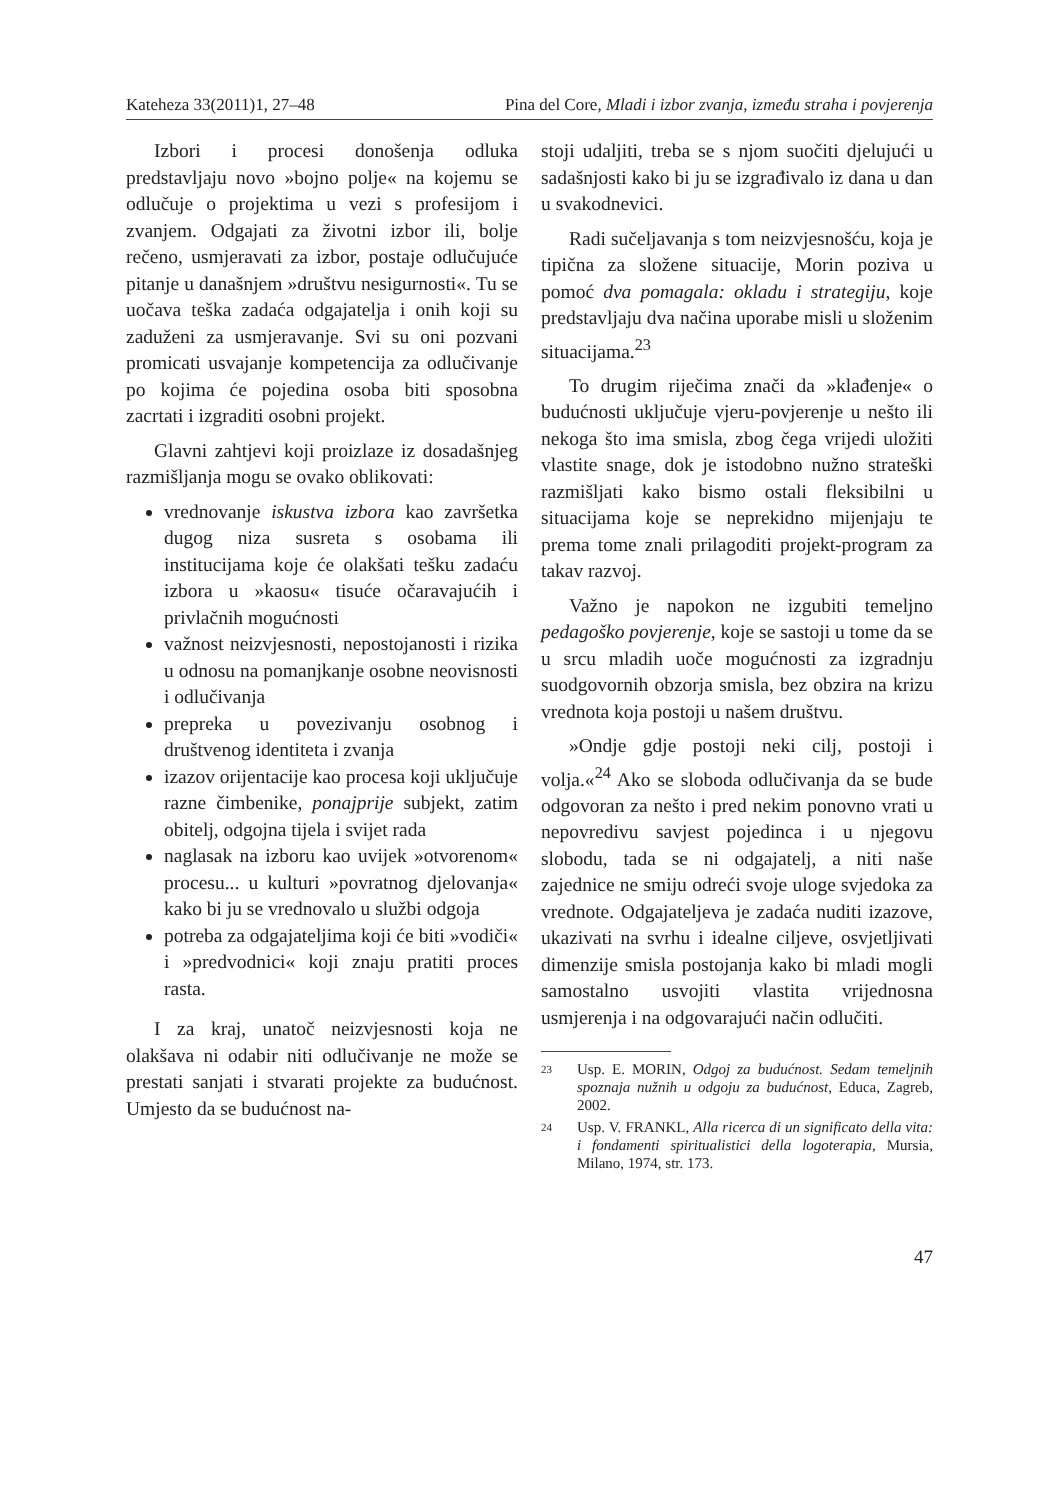Kateheza 33(2011)1, 27–48 Pina del Core, Mladi i izbor zvanja, između straha i povjerenja
Izbori i procesi donošenja odluka predstavljaju novo »bojno polje« na kojemu se odlučuje o projektima u vezi s profesijom i zvanjem. Odgajati za životni izbor ili, bolje rečeno, usmjeravati za izbor, postaje odlučujuće pitanje u današnjem »društvu nesigurnosti«. Tu se uočava teška zadaća odgajatelja i onih koji su zaduženi za usmjeravanje. Svi su oni pozvani promicati usvajanje kompetencija za odlučivanje po kojima će pojedina osoba biti sposobna zacrtati i izgraditi osobni projekt.
Glavni zahtjevi koji proizlaze iz dosadašnjeg razmišljanja mogu se ovako oblikovati:
vrednovanje iskustva izbora kao završetka dugog niza susreta s osobama ili institucijama koje će olakšati tešku zadaću izbora u »kaosu« tisuće očaravajućih i privlačnih mogućnosti
važnost neizvjesnosti, nepostojanosti i rizika u odnosu na pomanjkanje osobne neovisnosti i odlučivanja
prepreka u povezivanju osobnog i društvenog identiteta i zvanja
izazov orijentacije kao procesa koji uključuje razne čimbenike, ponajprije subjekt, zatim obitelj, odgojna tijela i svijet rada
naglasak na izboru kao uvijek »otvorenom« procesu... u kulturi »povratnog djelovanja« kako bi ju se vrednovalo u službi odgoja
potreba za odgajateljima koji će biti »vodiči« i »predvodnici« koji znaju pratiti proces rasta.
I za kraj, unatoč neizvjesnosti koja ne olakšava ni odabir niti odlučivanje ne može se prestati sanjati i stvarati projekte za budućnost. Umjesto da se budućnost na-
stoji udaljiti, treba se s njom suočiti djelujući u sadašnjosti kako bi ju se izgrađivalo iz dana u dan u svakodnevici.
Radi sučeljavanja s tom neizvjesnošću, koja je tipična za složene situacije, Morin poziva u pomoć dva pomagala: okladu i strategiju, koje predstavljaju dva načina uporabe misli u složenim situacijama.<sup>23</sup>
To drugim riječima znači da »klađenje« o budućnosti uključuje vjeru-povjerenje u nešto ili nekoga što ima smisla, zbog čega vrijedi uložiti vlastite snage, dok je istodobno nužno strateški razmišljati kako bismo ostali fleksibilni u situacijama koje se neprekidno mijenjaju te prema tome znali prilagoditi projekt-program za takav razvoj.
Važno je napokon ne izgubiti temeljno pedagoško povjerenje, koje se sastoji u tome da se u srcu mladih uoče mogućnosti za izgradnju suodgovornih obzorja smisla, bez obzira na krizu vrednota koja postoji u našem društvu.
»Ondje gdje postoji neki cilj, postoji i volja.«<sup>24</sup> Ako se sloboda odlučivanja da se bude odgovoran za nešto i pred nekim ponovno vrati u nepovredivu savjest pojedinca i u njegovu slobodu, tada se ni odgajatelj, a niti naše zajednice ne smiju odreći svoje uloge svjedoka za vrednote. Odgajateljeva je zadaća nuditi izazove, ukazivati na svrhu i idealne ciljeve, osvjetljivati dimenzije smisla postojanja kako bi mladi mogli samostalno usvojiti vlastita vrijednosna usmjerenja i na odgovarajući način odlučiti.
23 Usp. E. MORIN, Odgoj za budućnost. Sedam temeljnih spoznaja nužnih u odgoju za budućnost, Educa, Zagreb, 2002.
24 Usp. V. FRANKL, Alla ricerca di un significato della vita: i fondamenti spiritualistici della logoterapia, Mursia, Milano, 1974, str. 173.
47